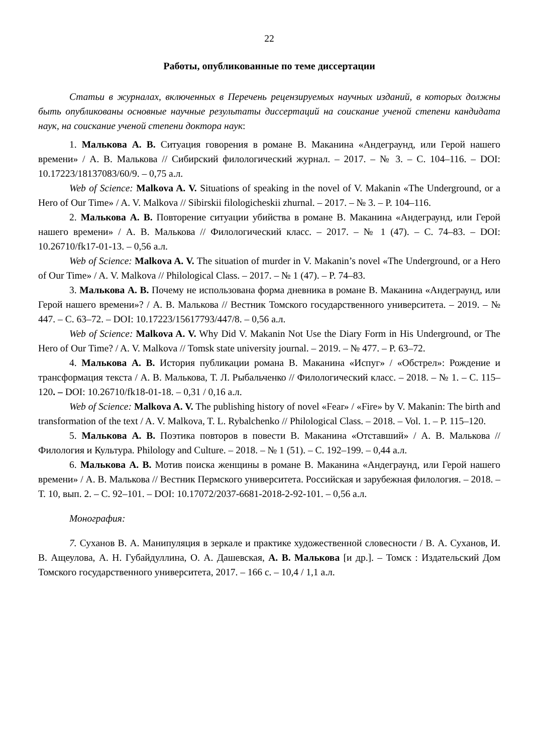22
Работы, опубликованные по теме диссертации
Статьи в журналах, включенных в Перечень рецензируемых научных изданий, в которых должны быть опубликованы основные научные результаты диссертаций на соискание ученой степени кандидата наук, на соискание ученой степени доктора наук:
1. Малькова А. В. Ситуация говорения в романе В. Маканина «Андеграунд, или Герой нашего времени» / А. В. Малькова // Сибирский филологический журнал. – 2017. – № 3. – С. 104–116. – DOI: 10.17223/18137083/60/9. – 0,75 а.л.
Web of Science: Malkova A. V. Situations of speaking in the novel of V. Makanin «The Underground, or a Hero of Our Time» / A. V. Malkova // Sibirskii filologicheskii zhurnal. – 2017. – № 3. – P. 104–116.
2. Малькова А. В. Повторение ситуации убийства в романе В. Маканина «Андеграунд, или Герой нашего времени» / А. В. Малькова // Филологический класс. – 2017. – № 1 (47). – С. 74–83. – DOI: 10.26710/fk17-01-13. – 0,56 а.л.
Web of Science: Malkova A. V. The situation of murder in V. Makanin’s novel «The Underground, or a Hero of Our Time» / A. V. Malkova // Philological Class. – 2017. – № 1 (47). – P. 74–83.
3. Малькова А. В. Почему не использована форма дневника в романе В. Маканина «Андеграунд, или Герой нашего времени»? / А. В. Малькова // Вестник Томского государственного университета. – 2019. – № 447. – С. 63–72. – DOI: 10.17223/15617793/447/8. – 0,56 а.л.
Web of Science: Malkova A. V. Why Did V. Makanin Not Use the Diary Form in His Underground, or The Hero of Our Time? / A. V. Malkova // Tomsk state university journal. – 2019. – № 477. – P. 63–72.
4. Малькова А. В. История публикации романа В. Маканина «Испуг» / «Обстрел»: Рождение и трансформация текста / А. В. Малькова, Т. Л. Рыбальченко // Филологический класс. – 2018. – № 1. – С. 115–120. – DOI: 10.26710/fk18-01-18. – 0,31 / 0,16 а.л.
Web of Science: Malkova A. V. The publishing history of novel «Fear» / «Fire» by V. Makanin: The birth and transformation of the text / A. V. Malkova, T. L. Rybalchenko // Philological Class. – 2018. – Vol. 1. – P. 115–120.
5. Малькова А. В. Поэтика повторов в повести В. Маканина «Отставший» / А. В. Малькова // Филология и Культура. Philology and Culture. – 2018. – № 1 (51). – С. 192–199. – 0,44 а.л.
6. Малькова А. В. Мотив поиска женщины в романе В. Маканина «Андеграунд, или Герой нашего времени» / А. В. Малькова // Вестник Пермского университета. Российская и зарубежная филология. – 2018. – Т. 10, вып. 2. – С. 92–101. – DOI: 10.17072/2037-6681-2018-2-92-101. – 0,56 а.л.
Монография:
7. Суханов В. А. Манипуляция в зеркале и практике художественной словесности / В. А. Суханов, И. В. Ащеулова, А. Н. Губайдуллина, О. А. Дашевская, А. В. Малькова [и др.]. – Томск : Издательский Дом Томского государственного университета, 2017. – 166 с. – 10,4 / 1,1 а.л.